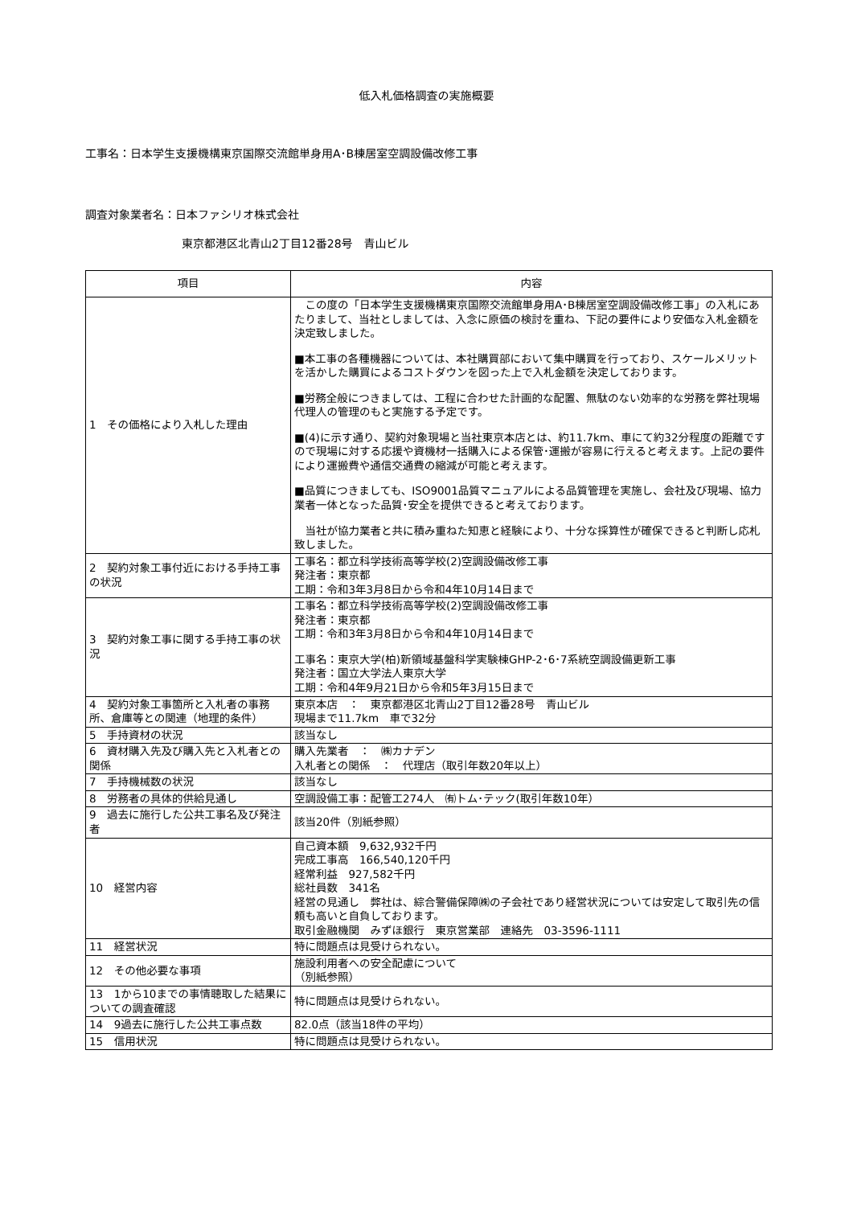低入札価格調査の実施概要
工事名：日本学生支援機構東京国際交流館単身用A･B棟居室空調設備改修工事
調査対象業者名：日本ファシリオ株式会社
東京都港区北青山2丁目12番28号　青山ビル
| 項目 | 内容 |
| --- | --- |
| 1 その価格により入札した理由 | この度の「日本学生支援機構東京国際交流館単身用A･B棟居室空調設備改修工事」の入札にあたりまして、当社としましては、入念に原価の検討を重ね、下記の要件により安価な入札金額を決定致しました。 ■本工事の各種機器については、本社購買部において集中購買を行っており、スケールメリットを活かした購買によるコストダウンを図った上で入札金額を決定しております。 ■労務全般につきましては、工程に合わせた計画的な配置、無駄のない効率的な労務を弊社現場代理人の管理のもと実施する予定です。 ■(4)に示す通り、契約対象現場と当社東京本店とは、約11.7km、車にて約32分程度の距離ですので現場に対する応援や資機材一括購入による保管･運搬が容易に行えると考えます。上記の要件により運搬費や通信交通費の縮減が可能と考えます。 ■品質につきましても、ISO9001品質マニュアルによる品質管理を実施し、会社及び現場、協力業者一体となった品質･安全を提供できると考えております。 当社が協力業者と共に積み重ねた知恵と経験により、十分な採算性が確保できると判断し応札致しました。 |
| 2 契約対象工事付近における手持工事の状況 | 工事名：都立科学技術高等学校(2)空調設備改修工事 発注者：東京都 工期：令和3年3月8日から令和4年10月14日まで |
| 3 契約対象工事に関する手持工事の状況 | 工事名：都立科学技術高等学校(2)空調設備改修工事 発注者：東京都 工期：令和3年3月8日から令和4年10月14日まで 工事名：東京大学(柏)新領域基盤科学実験棟GHP-2･6･7系統空調設備更新工事 発注者：国立大学法人東京大学 工期：令和4年9月21日から令和5年3月15日まで |
| 4 契約対象工事箇所と入札者の事務所、倉庫等との関連（地理的条件） | 東京本店 ： 東京都港区北青山2丁目12番28号 青山ビル 現場まで11.7km 車で32分 |
| 5 手持資材の状況 | 該当なし |
| 6 資材購入先及び購入先と入札者との関係 | 購入先業者 ： ㈱カナデン 入札者との関係 ： 代理店（取引年数20年以上） |
| 7 手持機械数の状況 | 該当なし |
| 8 労務者の具体的供給見通し | 空調設備工事：配管工274人 ㈲トム･テック(取引年数10年） |
| 9 過去に施行した公共工事名及び発注者 | 該当20件（別紙参照） |
| 10 経営内容 | 自己資本額 9,632,932千円 完成工事高 166,540,120千円 経常利益 927,582千円 総社員数 341名 経営の見通し 弊社は、綜合警備保障㈱の子会社であり経営状況については安定して取引先の信頼も高いと自負しております。 取引金融機関 みずほ銀行 東京営業部 連絡先 03-3596-1111 |
| 11 経営状況 | 特に問題点は見受けられない。 |
| 12 その他必要な事項 | 施設利用者への安全配慮について （別紙参照） |
| 13 1から10までの事情聴取した結果についての調査確認 | 特に問題点は見受けられない。 |
| 14 9過去に施行した公共工事点数 | 82.0点（該当18件の平均） |
| 15 信用状況 | 特に問題点は見受けられない。 |